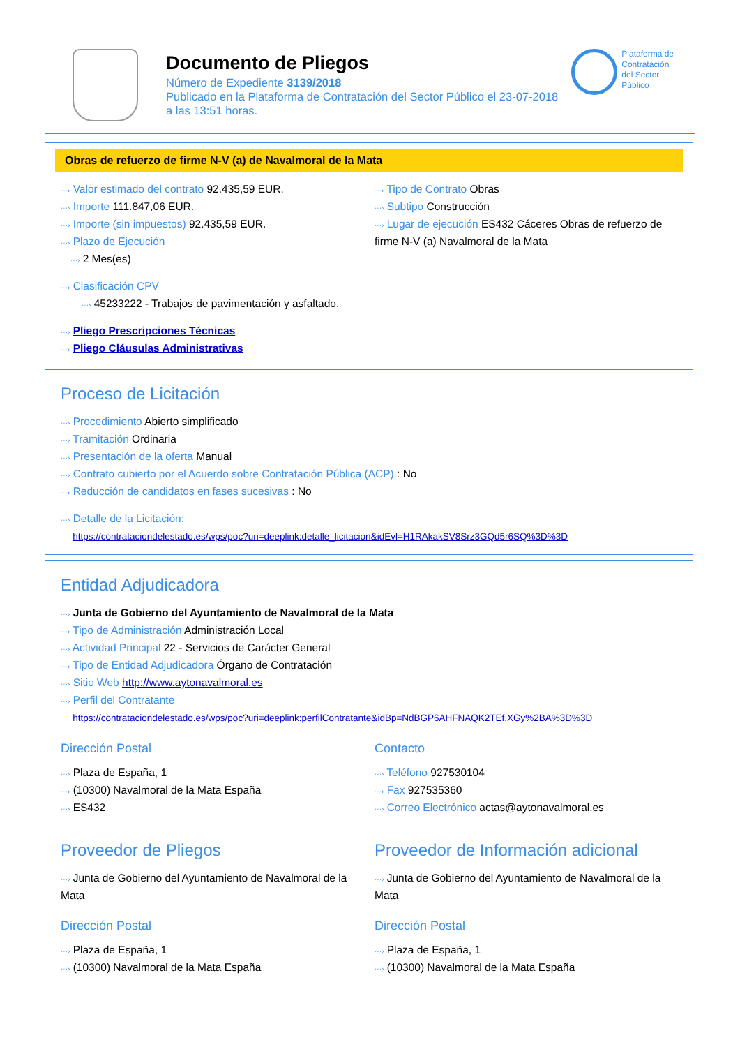Documento de Pliegos
Número de Expediente 3139/2018
Publicado en la Plataforma de Contratación del Sector Público el 23-07-2018
a las 13:51 horas.
Plataforma de
Contratación
del Sector
Público
Obras de refuerzo de firme N-V (a) de Navalmoral de la Mata
···› Valor estimado del contrato 92.435,59 EUR.
···› Importe 111.847,06 EUR.
···› Importe (sin impuestos) 92.435,59 EUR.
···› Plazo de Ejecución
···› 2 Mes(es)
···› Tipo de Contrato Obras
···› Subtipo Construcción
···› Lugar de ejecución ES432 Cáceres Obras de refuerzo de firme N-V (a) Navalmoral de la Mata
···› Clasificación CPV
···› 45233222 - Trabajos de pavimentación y asfaltado.
···› Pliego Prescripciones Técnicas
···› Pliego Cláusulas Administrativas
Proceso de Licitación
···› Procedimiento Abierto simplificado
···› Tramitación Ordinaria
···› Presentación de la oferta Manual
···› Contrato cubierto por el Acuerdo sobre Contratación Pública (ACP) : No
···› Reducción de candidatos en fases sucesivas : No
···› Detalle de la Licitación:
https://contrataciondelestado.es/wps/poc?uri=deeplink:detalle_licitacion&idEvl=H1RAkakSV8Srz3GQd5r6SQ%3D%3D
Entidad Adjudicadora
···› Junta de Gobierno del Ayuntamiento de Navalmoral de la Mata
···› Tipo de Administración Administración Local
···› Actividad Principal 22 - Servicios de Carácter General
···› Tipo de Entidad Adjudicadora Órgano de Contratación
···› Sitio Web http://www.aytonavalmoral.es
···› Perfil del Contratante
https://contrataciondelestado.es/wps/poc?uri=deeplink:perfilContratante&idBp=NdBGP6AHFNAQK2TEf.XGy%2BA%3D%3D
Dirección Postal
···› Plaza de España, 1
···› (10300) Navalmoral de la Mata España
···› ES432
Contacto
···› Teléfono 927530104
···› Fax 927535360
···› Correo Electrónico actas@aytonavalmoral.es
Proveedor de Pliegos
···› Junta de Gobierno del Ayuntamiento de Navalmoral de la Mata
Dirección Postal
···› Plaza de España, 1
···› (10300) Navalmoral de la Mata España
Proveedor de Información adicional
···› Junta de Gobierno del Ayuntamiento de Navalmoral de la Mata
Dirección Postal
···› Plaza de España, 1
···› (10300) Navalmoral de la Mata España